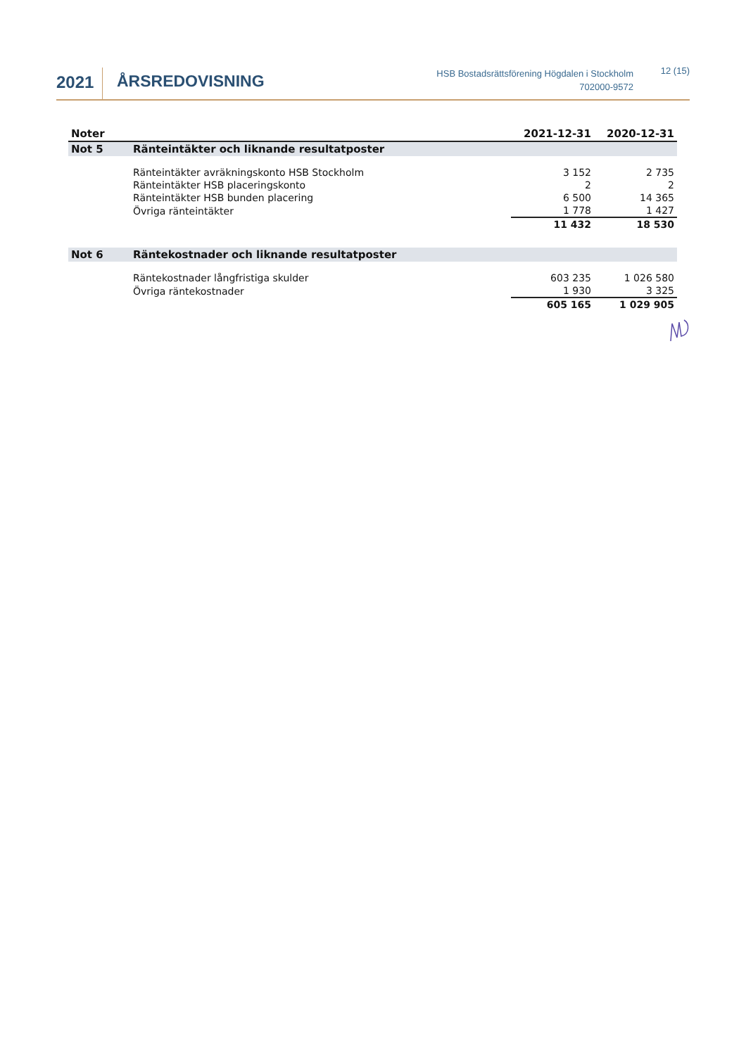2021
ÅRSREDOVISNING
HSB Bostadsrättsförening Högdalen i Stockholm
702000-9572
12 (15)
| Noter | | 2021-12-31 | 2020-12-31 |
| --- | --- | --- | --- |
| Not 5 | Ränteintäkter och liknande resultatposter | | |
| | Ränteintäkter avräkningskonto HSB Stockholm | 3 152 | 2 735 |
| | Ränteintäkter HSB placeringskonto | 2 | 2 |
| | Ränteintäkter HSB bunden placering | 6 500 | 14 365 |
| | Övriga ränteintäkter | 1 778 | 1 427 |
| | | 11 432 | 18 530 |
| Not 6 | Räntekostnader och liknande resultatposter | | |
| | Räntekostnader långfristiga skulder | 603 235 | 1 026 580 |
| | Övriga räntekostnader | 1 930 | 3 325 |
| | | 605 165 | 1 029 905 |